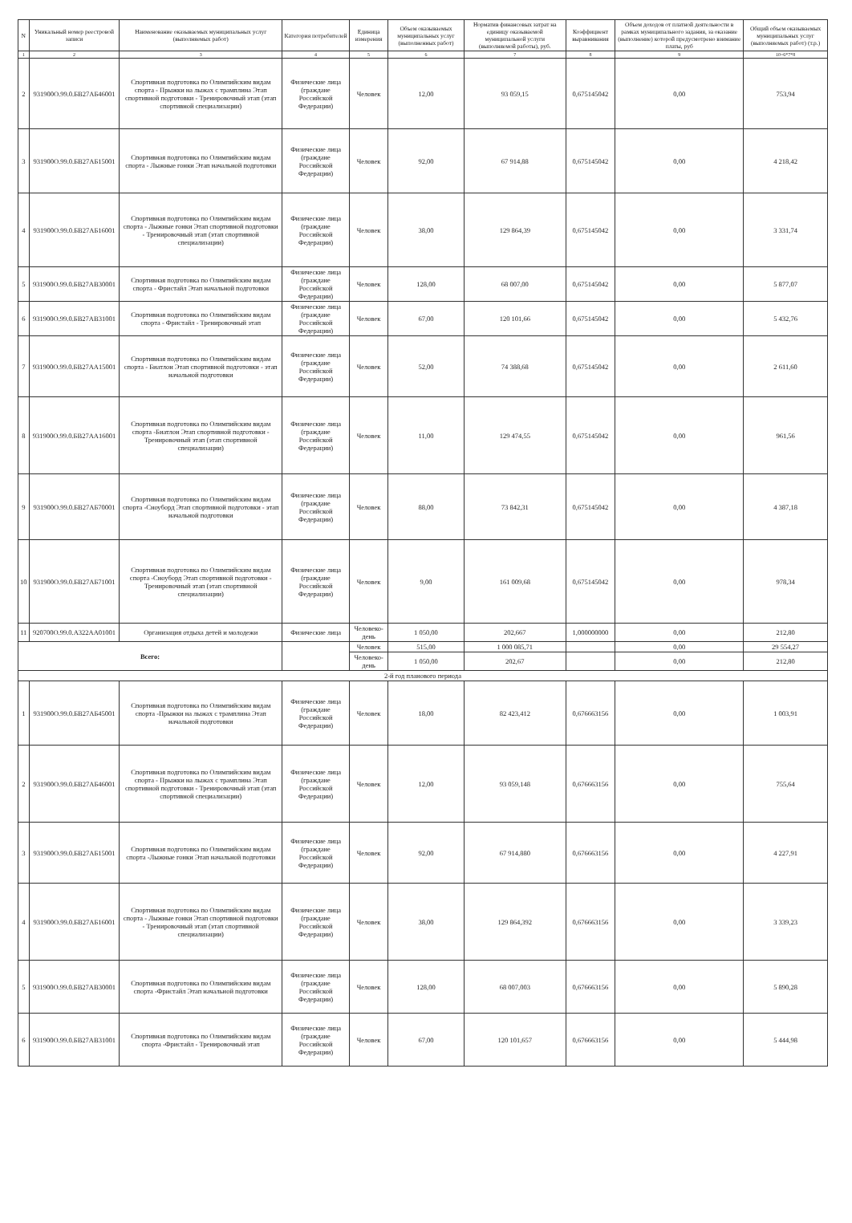| N | Уникальный номер реестровой записи | Наименование оказываемых муниципальных услуг (выполняемых работ) | Категория потребителей | Единица измерения | Объем оказываемых муниципальных услуг (выполненных работ) | Норматив финансовых затрат на единицу оказываемой муниципальной услуги (выполняемой работы), руб. | Коэффициент выравнивания | Объем доходов от платной деятельности в рамках муниципального задания, за оказание (выполнение) которой предусмотрено взимание платы, руб | Общий объем оказываемых муниципальных услуг (выполняемых работ) (т.р.) |
| --- | --- | --- | --- | --- | --- | --- | --- | --- | --- |
| 1 | 2 | 3 | 4 | 5 | 6 | 7 | 8 | 9 | 10=6*7*8 |
| 2 | 931900О.99.0.БВ27АБ46001 | Спортивная подготовка по Олимпийским видам спорта - Прыжки на лыжах с трамплина Этап спортивной подготовки - Тренировочный этап (этап спортивной специализации) | Физические лица (граждане Российской Федерации) | Человек | 12,00 | 93 059,15 | 0,675145042 | 0,00 | 753,94 |
| 3 | 931900О.99.0.БВ27АБ15001 | Спортивная подготовка по Олимпийским видам спорта - Лыжные гонки Этап начальной подготовки | Физические лица (граждане Российской Федерации) | Человек | 92,00 | 67 914,88 | 0,675145042 | 0,00 | 4 218,42 |
| 4 | 931900О.99.0.БВ27АБ16001 | Спортивная подготовка по Олимпийским видам спорта - Лыжные гонки Этап спортивной подготовки - Тренировочный этап (этап спортивной специализации) | Физические лица (граждане Российской Федерации) | Человек | 38,00 | 129 864,39 | 0,675145042 | 0,00 | 3 331,74 |
| 5 | 931900О.99.0.БВ27АВ30001 | Спортивная подготовка по Олимпийским видам спорта - Фристайл Этап начальной подготовки | Физические лица (граждане Российской Федерации) | Человек | 128,00 | 68 007,00 | 0,675145042 | 0,00 | 5 877,07 |
| 6 | 931900О.99.0.БВ27АВ31001 | Спортивная подготовка по Олимпийским видам спорта - Фристайл - Тренировочный этап | Физические лица (граждане Российской Федерации) | Человек | 67,00 | 120 101,66 | 0,675145042 | 0,00 | 5 432,76 |
| 7 | 931900О.99.0.БВ27АА15001 | Спортивная подготовка по Олимпийским видам спорта - Биатлон Этап спортивной подготовки - этап начальной подготовки | Физические лица (граждане Российской Федерации) | Человек | 52,00 | 74 388,68 | 0,675145042 | 0,00 | 2 611,60 |
| 8 | 931900О.99.0.БВ27АА16001 | Спортивная подготовка по Олимпийским видам спорта -Биатлон Этап спортивной подготовки - Тренировочный этап (этап спортивной специализации) | Физические лица (граждане Российской Федерации) | Человек | 11,00 | 129 474,55 | 0,675145042 | 0,00 | 961,56 |
| 9 | 931900О.99.0.БВ27АБ70001 | Спортивная подготовка по Олимпийским видам спорта -Сноуборд Этап спортивной подготовки - этап начальной подготовки | Физические лица (граждане Российской Федерации) | Человек | 88,00 | 73 842,31 | 0,675145042 | 0,00 | 4 387,18 |
| 10 | 931900О.99.0.БВ27АБ71001 | Спортивная подготовка по Олимпийским видам спорта -Сноуборд Этап спортивной подготовки - Тренировочный этап (этап спортивной специализации) | Физические лица (граждане Российской Федерации) | Человек | 9,00 | 161 009,68 | 0,675145042 | 0,00 | 978,34 |
| 11 | 920700О.99.0.А322АА01001 | Организация отдыха детей и молодежи | Физические лица | Человеко-день | 1 050,00 | 202,667 | 1,000000000 | 0,00 | 212,80 |
| Всего: | | | | Человек | 515,00 | 1 000 085,71 | | 0,00 | 29 554,27 |
| | | | | Человеко-день | 1 050,00 | 202,67 | | 0,00 | 212,80 |
| 2-й год планового периода | | | | | | | | | |
| 1 | 931900О.99.0.БВ27АБ45001 | Спортивная подготовка по Олимпийским видам спорта -Прыжки на лыжах с трамплина Этап начальной подготовки | Физические лица (граждане Российской Федерации) | Человек | 18,00 | 82 423,412 | 0,676663156 | 0,00 | 1 003,91 |
| 2 | 931900О.99.0.БВ27АБ46001 | Спортивная подготовка по Олимпийским видам спорта - Прыжки на лыжах с трамплина Этап спортивной подготовки - Тренировочный этап (этап спортивной специализации) | Физические лица (граждане Российской Федерации) | Человек | 12,00 | 93 059,148 | 0,676663156 | 0,00 | 755,64 |
| 3 | 931900О.99.0.БВ27АБ15001 | Спортивная подготовка по Олимпийским видам спорта -Лыжные гонки Этап начальной подготовки | Физические лица (граждане Российской Федерации) | Человек | 92,00 | 67 914,880 | 0,676663156 | 0,00 | 4 227,91 |
| 4 | 931900О.99.0.БВ27АБ16001 | Спортивная подготовка по Олимпийским видам спорта - Лыжные гонки Этап спортивной подготовки - Тренировочный этап (этап спортивной специализации) | Физические лица (граждане Российской Федерации) | Человек | 38,00 | 129 864,392 | 0,676663156 | 0,00 | 3 339,23 |
| 5 | 931900О.99.0.БВ27АВ30001 | Спортивная подготовка по Олимпийским видам спорта -Фристайл Этап начальной подготовки | Физические лица (граждане Российской Федерации) | Человек | 128,00 | 68 007,003 | 0,676663156 | 0,00 | 5 890,28 |
| 6 | 931900О.99.0.БВ27АВ31001 | Спортивная подготовка по Олимпийским видам спорта -Фристайл - Тренировочный этап | Физические лица (граждане Российской Федерации) | Человек | 67,00 | 120 101,657 | 0,676663156 | 0,00 | 5 444,98 |